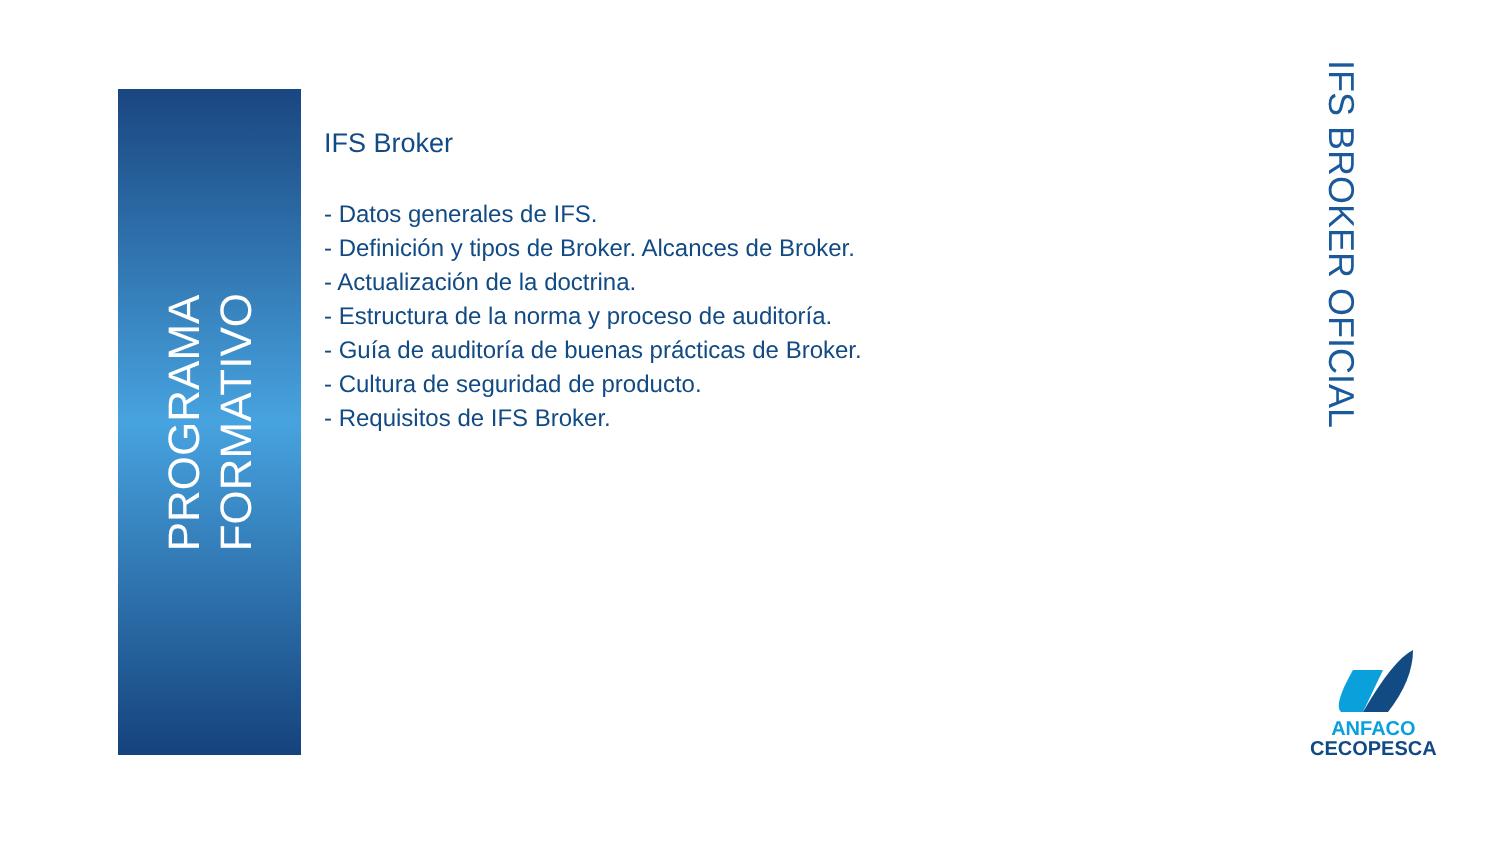PROGRAMA
FORMATIVO
IFS Broker
- Datos generales de IFS.
- Definición y tipos de Broker. Alcances de Broker.
- Actualización de la doctrina.
- Estructura de la norma y proceso de auditoría.
- Guía de auditoría de buenas prácticas de Broker.
- Cultura de seguridad de producto.
- Requisitos de IFS Broker.
IFS BROKER OFICIAL
ANFACO
CECOPESCA